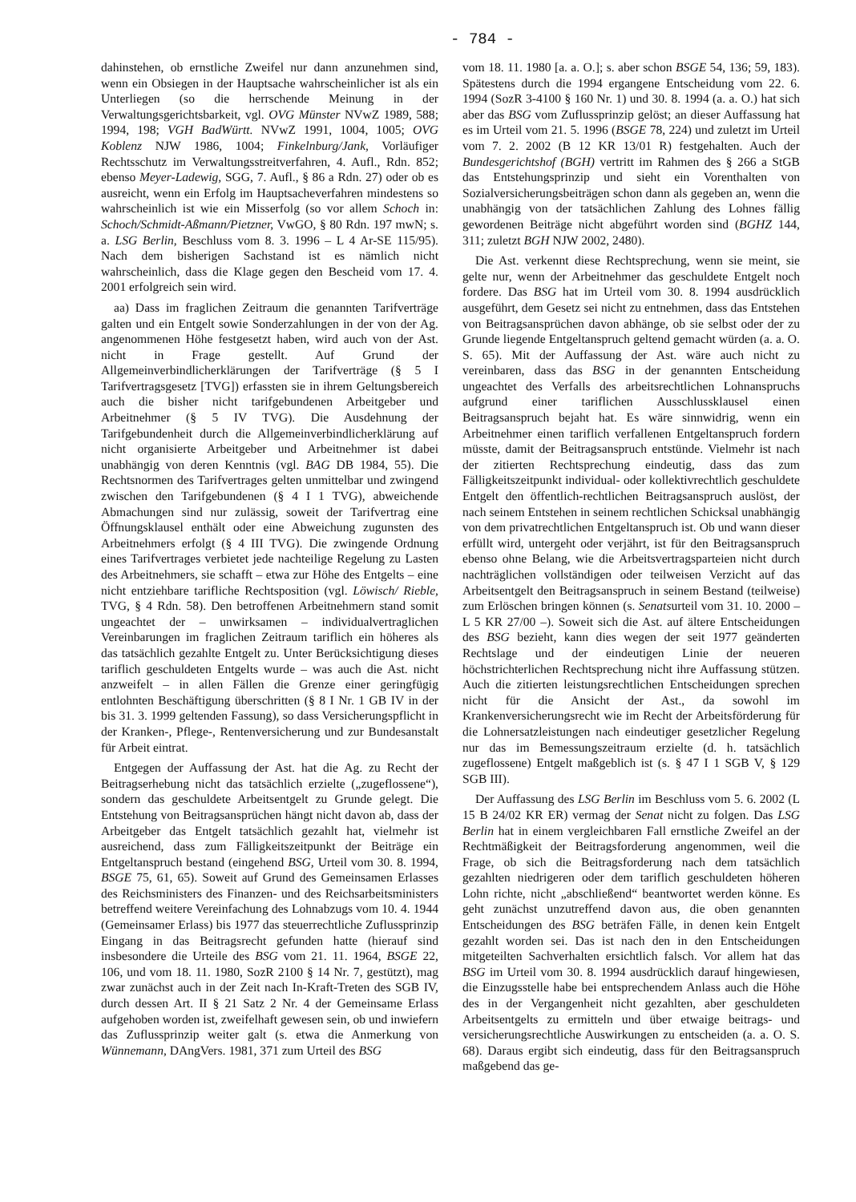- 784 -
dahinstehen, ob ernstliche Zweifel nur dann anzunehmen sind, wenn ein Obsiegen in der Hauptsache wahrscheinlicher ist als ein Unterliegen (so die herrschende Meinung in der Verwaltungsgerichtsbarkeit, vgl. OVG Münster NVwZ 1989, 588; 1994, 198; VGH BadWürtt. NVwZ 1991, 1004, 1005; OVG Koblenz NJW 1986, 1004; Finkelnburg/Jank, Vorläufiger Rechtsschutz im Verwaltungsstreitverfahren, 4. Aufl., Rdn. 852; ebenso Meyer-Ladewig, SGG, 7. Aufl., § 86 a Rdn. 27) oder ob es ausreicht, wenn ein Erfolg im Hauptsacheverfahren mindestens so wahrscheinlich ist wie ein Misserfolg (so vor allem Schoch in: Schoch/Schmidt-Aßmann/Pietzner, VwGO, § 80 Rdn. 197 mwN; s. a. LSG Berlin, Beschluss vom 8. 3. 1996 – L 4 Ar-SE 115/95). Nach dem bisherigen Sachstand ist es nämlich nicht wahrscheinlich, dass die Klage gegen den Bescheid vom 17. 4. 2001 erfolgreich sein wird.
aa) Dass im fraglichen Zeitraum die genannten Tarifverträge galten und ein Entgelt sowie Sonderzahlungen in der von der Ag. angenommenen Höhe festgesetzt haben, wird auch von der Ast. nicht in Frage gestellt. Auf Grund der Allgemeinverbindlicherklärungen der Tarifverträge (§ 5 I Tarifvertragsgesetz [TVG]) erfassten sie in ihrem Geltungsbereich auch die bisher nicht tarifgebundenen Arbeitgeber und Arbeitnehmer (§ 5 IV TVG). Die Ausdehnung der Tarifgebundenheit durch die Allgemeinverbindlicherklärung auf nicht organisierte Arbeitgeber und Arbeitnehmer ist dabei unabhängig von deren Kenntnis (vgl. BAG DB 1984, 55). Die Rechtsnormen des Tarifvertrages gelten unmittelbar und zwingend zwischen den Tarifgebundenen (§ 4 I 1 TVG), abweichende Abmachungen sind nur zulässig, soweit der Tarifvertrag eine Öffnungsklausel enthält oder eine Abweichung zugunsten des Arbeitnehmers erfolgt (§ 4 III TVG). Die zwingende Ordnung eines Tarifvertrages verbietet jede nachteilige Regelung zu Lasten des Arbeitnehmers, sie schafft – etwa zur Höhe des Entgelts – eine nicht entziehbare tarifliche Rechtsposition (vgl. Löwisch/ Rieble, TVG, § 4 Rdn. 58). Den betroffenen Arbeitnehmern stand somit ungeachtet der – unwirksamen – individualvertraglichen Vereinbarungen im fraglichen Zeitraum tariflich ein höheres als das tatsächlich gezahlte Entgelt zu. Unter Berücksichtigung dieses tariflich geschuldeten Entgelts wurde – was auch die Ast. nicht anzweifelt – in allen Fällen die Grenze einer geringfügig entlohnten Beschäftigung überschritten (§ 8 I Nr. 1 GB IV in der bis 31. 3. 1999 geltenden Fassung), so dass Versicherungspflicht in der Kranken-, Pflege-, Rentenversicherung und zur Bundesanstalt für Arbeit eintrat.
Entgegen der Auffassung der Ast. hat die Ag. zu Recht der Beitragserhebung nicht das tatsächlich erzielte („zugeflossene“), sondern das geschuldete Arbeitsentgelt zu Grunde gelegt. Die Entstehung von Beitragsansprüchen hängt nicht davon ab, dass der Arbeitgeber das Entgelt tatsächlich gezahlt hat, vielmehr ist ausreichend, dass zum Fälligkeitszeitpunkt der Beiträge ein Entgeltanspruch bestand (eingehend BSG, Urteil vom 30. 8. 1994, BSGE 75, 61, 65). Soweit auf Grund des Gemeinsamen Erlasses des Reichsministers des Finanzen- und des Reichsarbeitsministers betreffend weitere Vereinfachung des Lohnabzugs vom 10. 4. 1944 (Gemeinsamer Erlass) bis 1977 das steuerrechtliche Zuflussprinzip Eingang in das Beitragsrecht gefunden hatte (hierauf sind insbesondere die Urteile des BSG vom 21. 11. 1964, BSGE 22, 106, und vom 18. 11. 1980, SozR 2100 § 14 Nr. 7, gestützt), mag zwar zunächst auch in der Zeit nach In-Kraft-Treten des SGB IV, durch dessen Art. II § 21 Satz 2 Nr. 4 der Gemeinsame Erlass aufgehoben worden ist, zweifelhaft gewesen sein, ob und inwiefern das Zuflussprinzip weiter galt (s. etwa die Anmerkung von Wünnemann, DAngVers. 1981, 371 zum Urteil des BSG
vom 18. 11. 1980 [a. a. O.]; s. aber schon BSGE 54, 136; 59, 183). Spätestens durch die 1994 ergangene Entscheidung vom 22. 6. 1994 (SozR 3-4100 § 160 Nr. 1) und 30. 8. 1994 (a. a. O.) hat sich aber das BSG vom Zuflussprinzip gelöst; an dieser Auffassung hat es im Urteil vom 21. 5. 1996 (BSGE 78, 224) und zuletzt im Urteil vom 7. 2. 2002 (B 12 KR 13/01 R) festgehalten. Auch der Bundesgerichtshof (BGH) vertritt im Rahmen des § 266 a StGB das Entstehungsprinzip und sieht ein Vorenthalten von Sozialversicherungsbeiträgen schon dann als gegeben an, wenn die unabhängig von der tatsächlichen Zahlung des Lohnes fällig gewordenen Beiträge nicht abgeführt worden sind (BGHZ 144, 311; zuletzt BGH NJW 2002, 2480).
Die Ast. verkennt diese Rechtsprechung, wenn sie meint, sie gelte nur, wenn der Arbeitnehmer das geschuldete Entgelt noch fordere. Das BSG hat im Urteil vom 30. 8. 1994 ausdrücklich ausgeführt, dem Gesetz sei nicht zu entnehmen, dass das Entstehen von Beitragsansprüchen davon abhänge, ob sie selbst oder der zu Grunde liegende Entgeltanspruch geltend gemacht würden (a. a. O. S. 65). Mit der Auffassung der Ast. wäre auch nicht zu vereinbaren, dass das BSG in der genannten Entscheidung ungeachtet des Verfalls des arbeitsrechtlichen Lohnanspruchs aufgrund einer tariflichen Ausschlussklausel einen Beitragsanspruch bejaht hat. Es wäre sinnwidrig, wenn ein Arbeitnehmer einen tariflich verfallenen Entgeltanspruch fordern müsste, damit der Beitragsanspruch entstünde. Vielmehr ist nach der zitierten Rechtsprechung eindeutig, dass das zum Fälligkeitszeitpunkt individual- oder kollektivrechtlich geschuldete Entgelt den öffentlich-rechtlichen Beitragsanspruch auslöst, der nach seinem Entstehen in seinem rechtlichen Schicksal unabhängig von dem privatrechtlichen Entgeltanspruch ist. Ob und wann dieser erfüllt wird, untergeht oder verjährt, ist für den Beitragsanspruch ebenso ohne Belang, wie die Arbeitsvertragsparteien nicht durch nachträglichen vollständigen oder teilweisen Verzicht auf das Arbeitsentgelt den Beitragsanspruch in seinem Bestand (teilweise) zum Erlöschen bringen können (s. Senatsurteil vom 31. 10. 2000 – L 5 KR 27/00 –). Soweit sich die Ast. auf ältere Entscheidungen des BSG bezieht, kann dies wegen der seit 1977 geänderten Rechtslage und der eindeutigen Linie der neueren höchstrichterlichen Rechtsprechung nicht ihre Auffassung stützen. Auch die zitierten leistungsrechtlichen Entscheidungen sprechen nicht für die Ansicht der Ast., da sowohl im Krankenversicherungsrecht wie im Recht der Arbeitsförderung für die Lohnersatzleistungen nach eindeutiger gesetzlicher Regelung nur das im Bemessungszeitraum erzielte (d. h. tatsächlich zugeflossene) Entgelt maßgeblich ist (s. § 47 I 1 SGB V, § 129 SGB III).
Der Auffassung des LSG Berlin im Beschluss vom 5. 6. 2002 (L 15 B 24/02 KR ER) vermag der Senat nicht zu folgen. Das LSG Berlin hat in einem vergleichbaren Fall ernstliche Zweifel an der Rechtmäßigkeit der Beitragsforderung angenommen, weil die Frage, ob sich die Beitragsforderung nach dem tatsächlich gezahlten niedrigeren oder dem tariflich geschuldeten höheren Lohn richte, nicht „abschließend“ beantwortet werden könne. Es geht zunächst unzutreffend davon aus, die oben genannten Entscheidungen des BSG beträfen Fälle, in denen kein Entgelt gezahlt worden sei. Das ist nach den in den Entscheidungen mitgeteilten Sachverhalten ersichtlich falsch. Vor allem hat das BSG im Urteil vom 30. 8. 1994 ausdrücklich darauf hingewiesen, die Einzugsstelle habe bei entsprechendem Anlass auch die Höhe des in der Vergangenheit nicht gezahlten, aber geschuldeten Arbeitsentgelts zu ermitteln und über etwaige beitrags- und versicherungsrechtliche Auswirkungen zu entscheiden (a. a. O. S. 68). Daraus ergibt sich eindeutig, dass für den Beitragsanspruch maßgebend das ge-